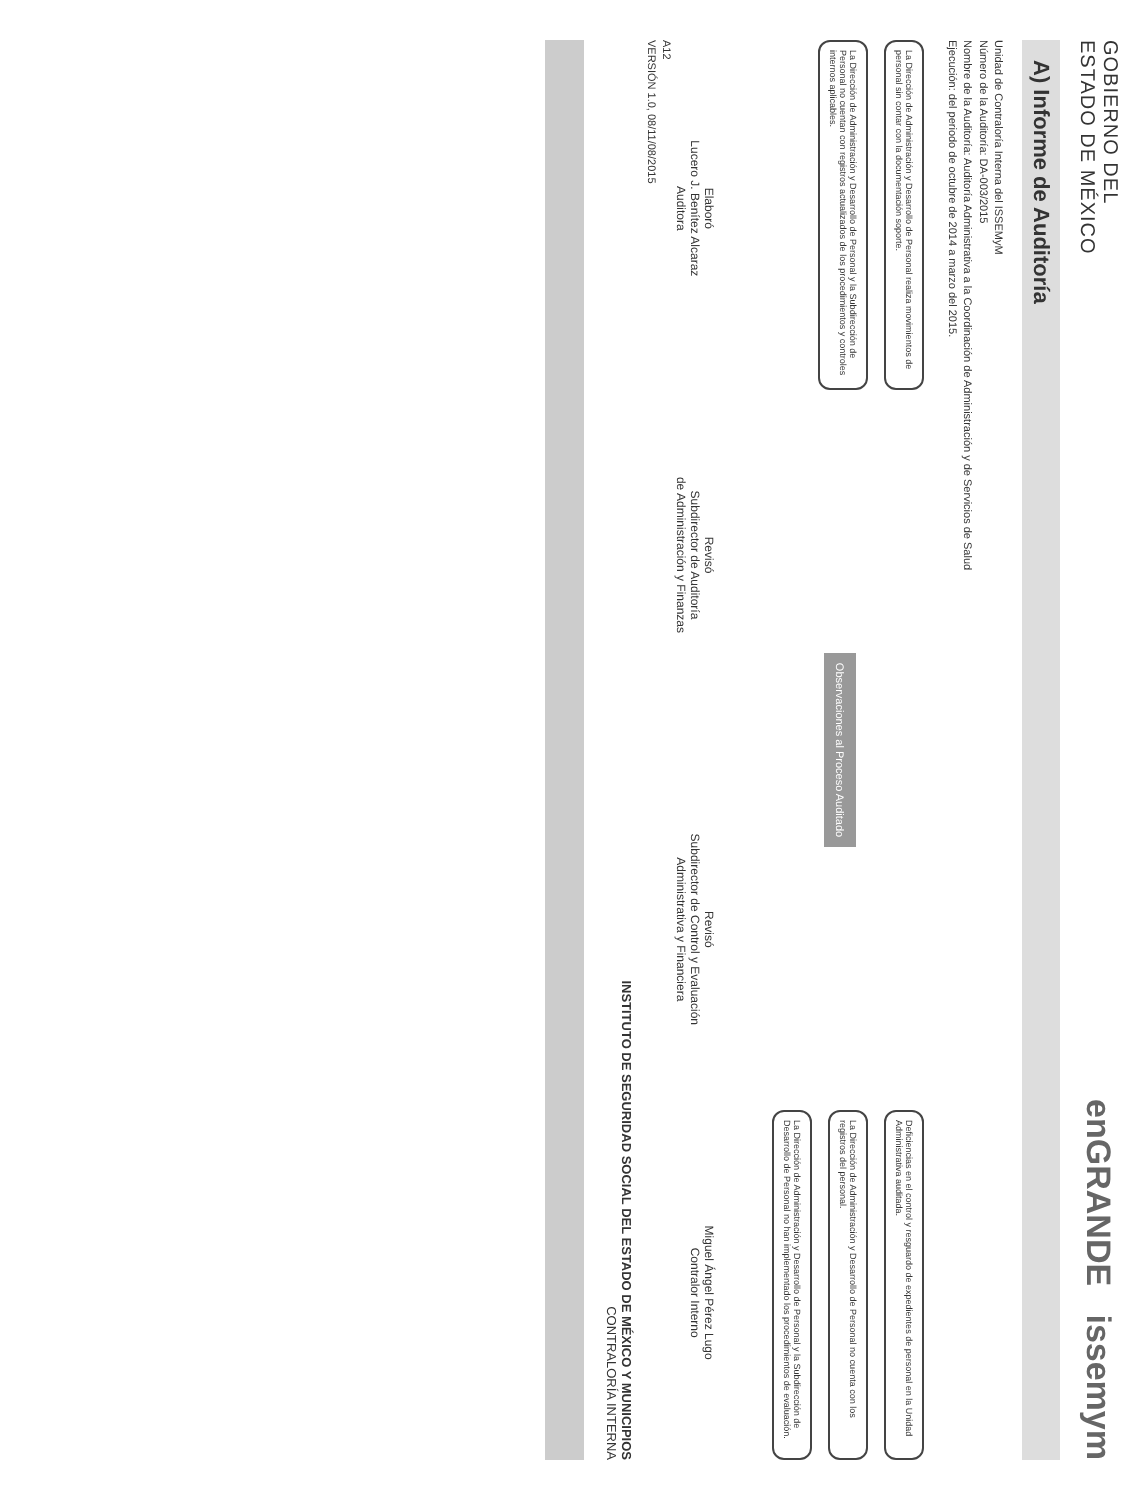GOBIERNO DEL
ESTADO DE MÉXICO
enGRANDE issemym
A) Informe de Auditoría
Unidad de Contraloría Interna del ISSEMyM
Número de la Auditoría: DA-003/2015
Nombre de la Auditoría: Auditoría Administrativa a la Coordinación de Administración y de Servicios de Salud
Ejecución: del periodo de octubre de 2014 a marzo del 2015.
La Dirección de Administración y Desarrollo de Personal realiza movimientos de personal sin contar con la documentación soporte.
La Dirección de Administración y Desarrollo de Personal y la Subdirección de Personal no cuentan con registros actualizados de los procedimientos y controles internos aplicables.
Observaciones al Proceso Auditado
Deficiencias en el control y resguardo de expedientes de personal en la Unidad Administrativa auditada.
La Dirección de Administración y Desarrollo de Personal no cuenta con los registros del personal.
La Dirección de Administración y Desarrollo de Personal y la Subdirección de Desarrollo de Personal no han implementado los procedimientos de evaluación.
Elaboró
Lucero J. Benítez Alcaraz
Auditora
Revisó
Subdirector de Auditoría
de Administración y Finanzas
Revisó
Subdirector de Control y Evaluación
Administrativa y Financiera
Miguel Ángel Pérez Lugo
Contralor Interno
A12
VERSIÓN 1.0, 08/11/08/2015
INSTITUTO DE SEGURIDAD SOCIAL DEL ESTADO DE MÉXICO Y MUNICIPIOS
CONTRALORÍA INTERNA